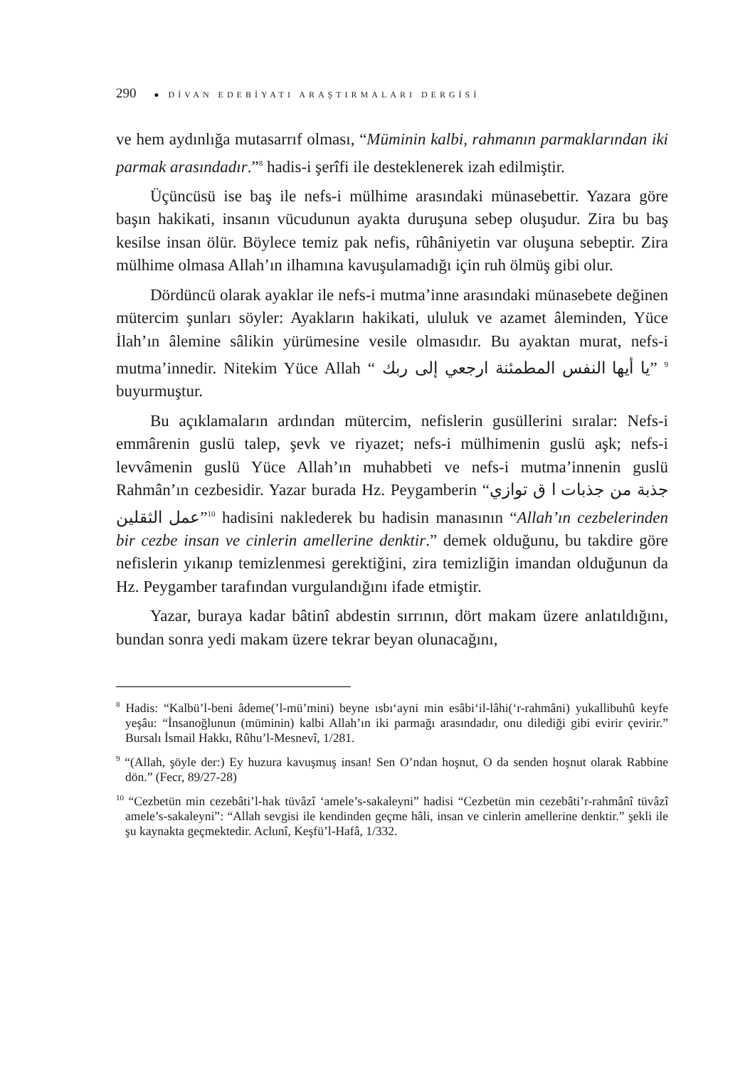290 ● DİVAN EDEBİYATI ARAŞTIRMALARI DERGİSİ
ve hem aydınlığa mutasarrıf olması, “Müminin kalbi, rahmanın parmaklarından iki parmak arasındadır.”<sup>8</sup> hadis-i şerîfi ile desteklenerek izah edilmiştir.
Üçüncüsü ise baş ile nefs-i mülhime arasındaki münasebettir. Yazara göre başın hakikati, insanın vücudunun ayakta duruşuna sebep oluşudur. Zira bu baş kesilse insan ölür. Böylece temiz pak nefis, rûhâniyetin var oluşuna sebeptir. Zira mülhime olmasa Allah’ın ilhamına kavuşulamadığı için ruh ölmüş gibi olur.
Dördüncü olarak ayaklar ile nefs-i mutma’inne arasındaki münasebete değinen mütercim şunları söyler: Ayakların hakikati, ululuk ve azamet âleminden, Yüce İlah’ın âlemine sâlikin yürümesine vesile olmasıdır. Bu ayaktan murat, nefs-i mutma’innedir. Nitekim Yüce Allah “ يا أيها النفس المطمئنة ارجعي إلى ربك” <sup>9</sup> buyurmuştur.
Bu açıklamaların ardından mütercim, nefislerin gusüllerini sıralar: Nefs-i emmârenin guslü talep, şevk ve riyazet; nefs-i mülhimenin guslü aşk; nefs-i levvâmenin guslü Yüce Allah’ın muhabbeti ve nefs-i mutma’innenin guslü Rahmân’ın cezbesidir. Yazar burada Hz. Peygamberin “جذبة من جذبات ا ق توازي عمل الثقلين”<sup>10</sup> hadisini naklederek bu hadisin manasının “Allah’ın cezbelerinden bir cezbe insan ve cinlerin amellerine denktir.” demek olduğunu, bu takdire göre nefislerin yıkanıp temizlenmesi gerektiğini, zira temizliğin imandan olduğunun da Hz. Peygamber tarafından vurgulandığını ifade etmiştir.
Yazar, buraya kadar bâtinî abdestin sırrının, dört makam üzere anlatıldığını, bundan sonra yedi makam üzere tekrar beyan olunacağını,
<sup>8</sup> Hadis: “Kalbü’l-beni âdeme(’l-mü’mini) beyne ısbı‘ayni min esâbi‘il-lâhi(‘r-rahmâni) yukallibuhû keyfe yeşâu: “İnsanoğlunun (müminin) kalbi Allah’ın iki parmağı arasındadır, onu dilediği gibi evirir çevirir.” Bursalı İsmail Hakkı, Rûhu’l-Mesnevî, 1/281.
<sup>9</sup> “(Allah, şöyle der:) Ey huzura kavuşmuş insan! Sen O’ndan hoşnut, O da senden hoşnut olarak Rabbine dön.” (Fecr, 89/27-28)
<sup>10</sup> “Cezbetün min cezebâti’l-hak tüvâzî ‘amele’s-sakaleyni” hadisi “Cezbetün min cezebâti’r-rahmânî tüvâzî amele’s-sakaleyni”: “Allah sevgisi ile kendinden geçme hâli, insan ve cinlerin amellerine denktir.” şekli ile şu kaynakta geçmektedir. Aclunî, Keşfü’l-Hafâ, 1/332.